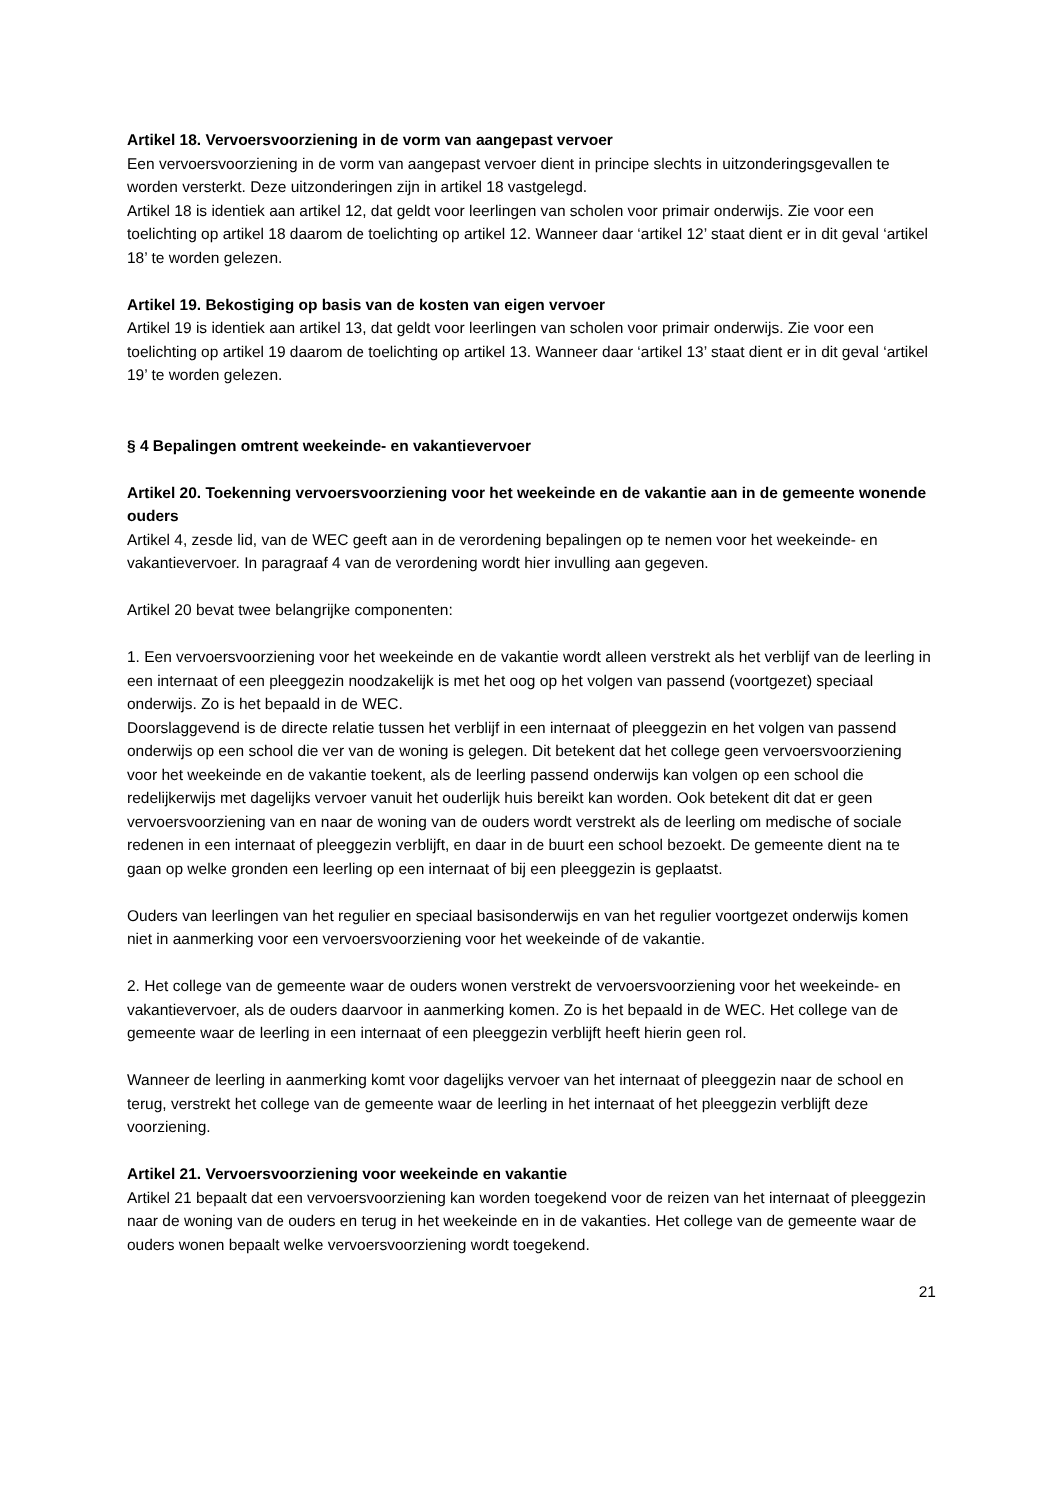Artikel 18. Vervoersvoorziening in de vorm van aangepast vervoer
Een vervoersvoorziening in de vorm van aangepast vervoer dient in principe slechts in uitzonderingsgevallen te worden versterkt. Deze uitzonderingen zijn in artikel 18 vastgelegd.
Artikel 18 is identiek aan artikel 12, dat geldt voor leerlingen van scholen voor primair onderwijs. Zie voor een toelichting op artikel 18 daarom de toelichting op artikel 12. Wanneer daar ‘artikel 12’ staat dient er in dit geval ‘artikel 18’ te worden gelezen.
Artikel 19. Bekostiging op basis van de kosten van eigen vervoer
Artikel 19 is identiek aan artikel 13, dat geldt voor leerlingen van scholen voor primair onderwijs. Zie voor een toelichting op artikel 19 daarom de toelichting op artikel 13. Wanneer daar ‘artikel 13’ staat dient er in dit geval ‘artikel 19’ te worden gelezen.
§ 4 Bepalingen omtrent weekeinde- en vakantievervoer
Artikel 20. Toekenning vervoersvoorziening voor het weekeinde en de vakantie aan in de gemeente wonende ouders
Artikel 4, zesde lid, van de WEC geeft aan in de verordening bepalingen op te nemen voor het weekeinde- en vakantievervoer. In paragraaf 4 van de verordening wordt hier invulling aan gegeven.
Artikel 20 bevat twee belangrijke componenten:
1. Een vervoersvoorziening voor het weekeinde en de vakantie wordt alleen verstrekt als het verblijf van de leerling in een internaat of een pleeggezin noodzakelijk is met het oog op het volgen van passend (voortgezet) speciaal onderwijs. Zo is het bepaald in de WEC.
Doorslaggevend is de directe relatie tussen het verblijf in een internaat of pleeggezin en het volgen van passend onderwijs op een school die ver van de woning is gelegen. Dit betekent dat het college geen vervoersvoorziening voor het weekeinde en de vakantie toekent, als de leerling passend onderwijs kan volgen op een school die redelijkerwijs met dagelijks vervoer vanuit het ouderlijk huis bereikt kan worden. Ook betekent dit dat er geen vervoersvoorziening van en naar de woning van de ouders wordt verstrekt als de leerling om medische of sociale redenen in een internaat of pleeggezin verblijft, en daar in de buurt een school bezoekt. De gemeente dient na te gaan op welke gronden een leerling op een internaat of bij een pleeggezin is geplaatst.
Ouders van leerlingen van het regulier en speciaal basisonderwijs en van het regulier voortgezet onderwijs komen niet in aanmerking voor een vervoersvoorziening voor het weekeinde of de vakantie.
2. Het college van de gemeente waar de ouders wonen verstrekt de vervoersvoorziening voor het weekeinde- en vakantievervoer, als de ouders daarvoor in aanmerking komen. Zo is het bepaald in de WEC. Het college van de gemeente waar de leerling in een internaat of een pleeggezin verblijft heeft hierin geen rol.
Wanneer de leerling in aanmerking komt voor dagelijks vervoer van het internaat of pleeggezin naar de school en terug, verstrekt het college van de gemeente waar de leerling in het internaat of het pleeggezin verblijft deze voorziening.
Artikel 21. Vervoersvoorziening voor weekeinde en vakantie
Artikel 21 bepaalt dat een vervoersvoorziening kan worden toegekend voor de reizen van het internaat of pleeggezin naar de woning van de ouders en terug in het weekeinde en in de vakanties. Het college van de gemeente waar de ouders wonen bepaalt welke vervoersvoorziening wordt toegekend.
21